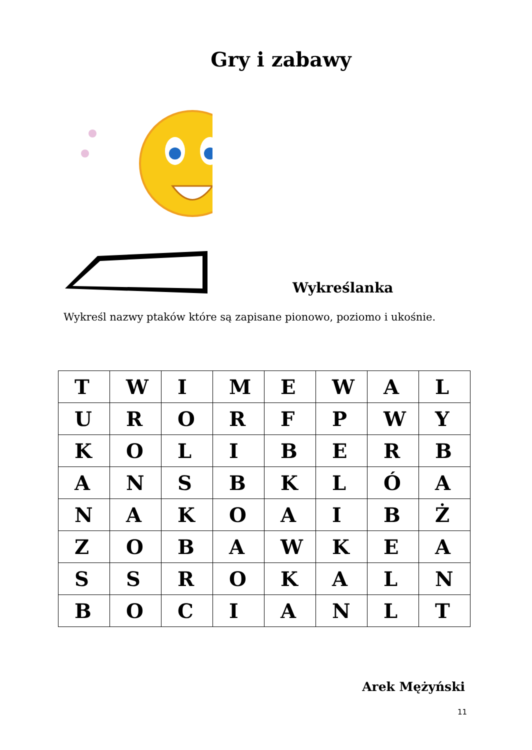Gry i zabawy
Wykreślanka
Wykreśl nazwy ptaków które są zapisane pionowo, poziomo i ukośnie.
| T | W | I | M | E | W | A | L |
| U | R | O | R | F | P | W | Y |
| K | O | L | I | B | E | R | B |
| A | N | S | B | K | L | Ó | A |
| N | A | K | O | A | I | B | Ż |
| Z | O | B | A | W | K | E | A |
| S | S | R | O | K | A | L | N |
| B | O | C | I | A | N | L | T |
Arek Mężyński
11